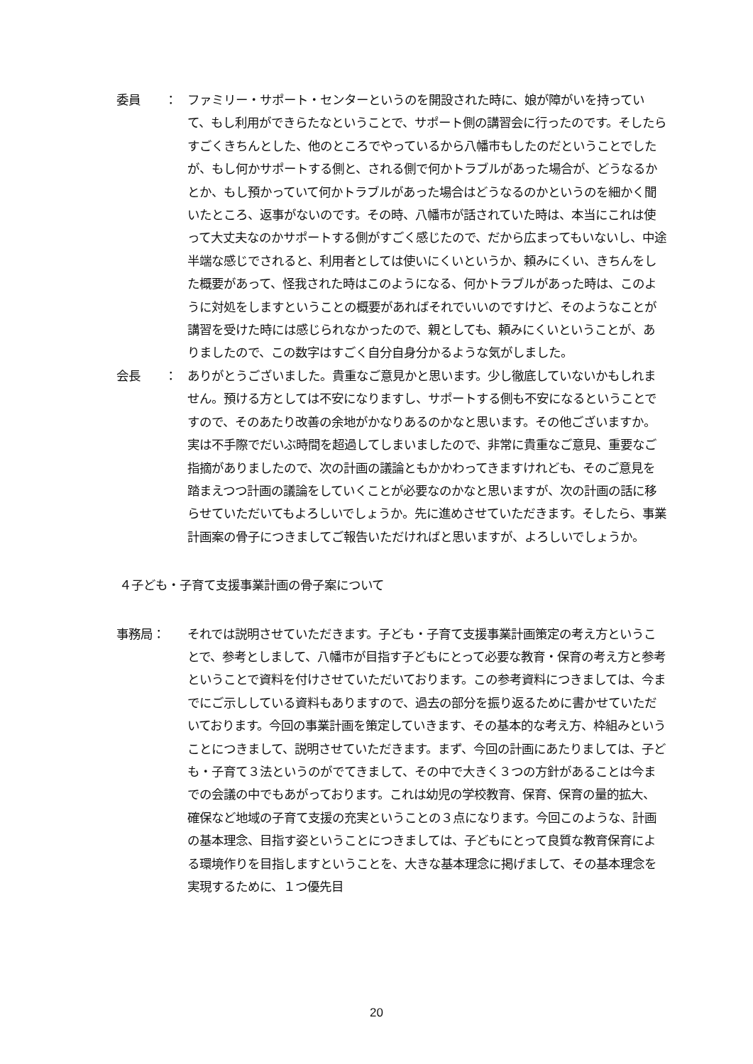委員　　： ファミリー・サポート・センターというのを開設された時に、娘が障がいを持っていて、もし利用ができらたなということで、サポート側の講習会に行ったのです。そしたらすごくきちんとした、他のところでやっているから八幡市もしたのだということでしたが、もし何かサポートする側と、される側で何かトラブルがあった場合が、どうなるかとか、もし預かっていて何かトラブルがあった場合はどうなるのかというのを細かく聞いたところ、返事がないのです。その時、八幡市が話されていた時は、本当にこれは使って大丈夫なのかサポートする側がすごく感じたので、だから広まってもいないし、中途半端な感じでされると、利用者としては使いにくいというか、頼みにくい、きちんをした概要があって、怪我された時はこのようになる、何かトラブルがあった時は、このように対処をしますということの概要があればそれでいいのですけど、そのようなことが講習を受けた時には感じられなかったので、親としても、頼みにくいということが、ありましたので、この数字はすごく自分自身分かるような気がしました。
会長　　： ありがとうございました。貴重なご意見かと思います。少し徹底していないかもしれません。預ける方としては不安になりますし、サポートする側も不安になるということですので、そのあたり改善の余地がかなりあるのかなと思います。その他ございますか。実は不手際でだいぶ時間を超過してしまいましたので、非常に貴重なご意見、重要なご指摘がありましたので、次の計画の議論ともかかわってきますけれども、そのご意見を踏まえつつ計画の議論をしていくことが必要なのかなと思いますが、次の計画の話に移らせていただいてもよろしいでしょうか。先に進めさせていただきます。そしたら、事業計画案の骨子につきましてご報告いただければと思いますが、よろしいでしょうか。
４子ども・子育て支援事業計画の骨子案について
事務局： それでは説明させていただきます。子ども・子育て支援事業計画策定の考え方ということで、参考としまして、八幡市が目指す子どもにとって必要な教育・保育の考え方と参考ということで資料を付けさせていただいております。この参考資料につきましては、今までにご示ししている資料もありますので、過去の部分を振り返るために書かせていただいております。今回の事業計画を策定していきます、その基本的な考え方、枠組みということにつきまして、説明させていただきます。まず、今回の計画にあたりましては、子ども・子育て３法というのがでてきまして、その中で大きく３つの方針があることは今までの会議の中でもあがっております。これは幼児の学校教育、保育、保育の量的拡大、確保など地域の子育て支援の充実ということの３点になります。今回このような、計画の基本理念、目指す姿ということにつきましては、子どもにとって良質な教育保育による環境作りを目指しますということを、大きな基本理念に掲げまして、その基本理念を実現するために、１つ優先目
20